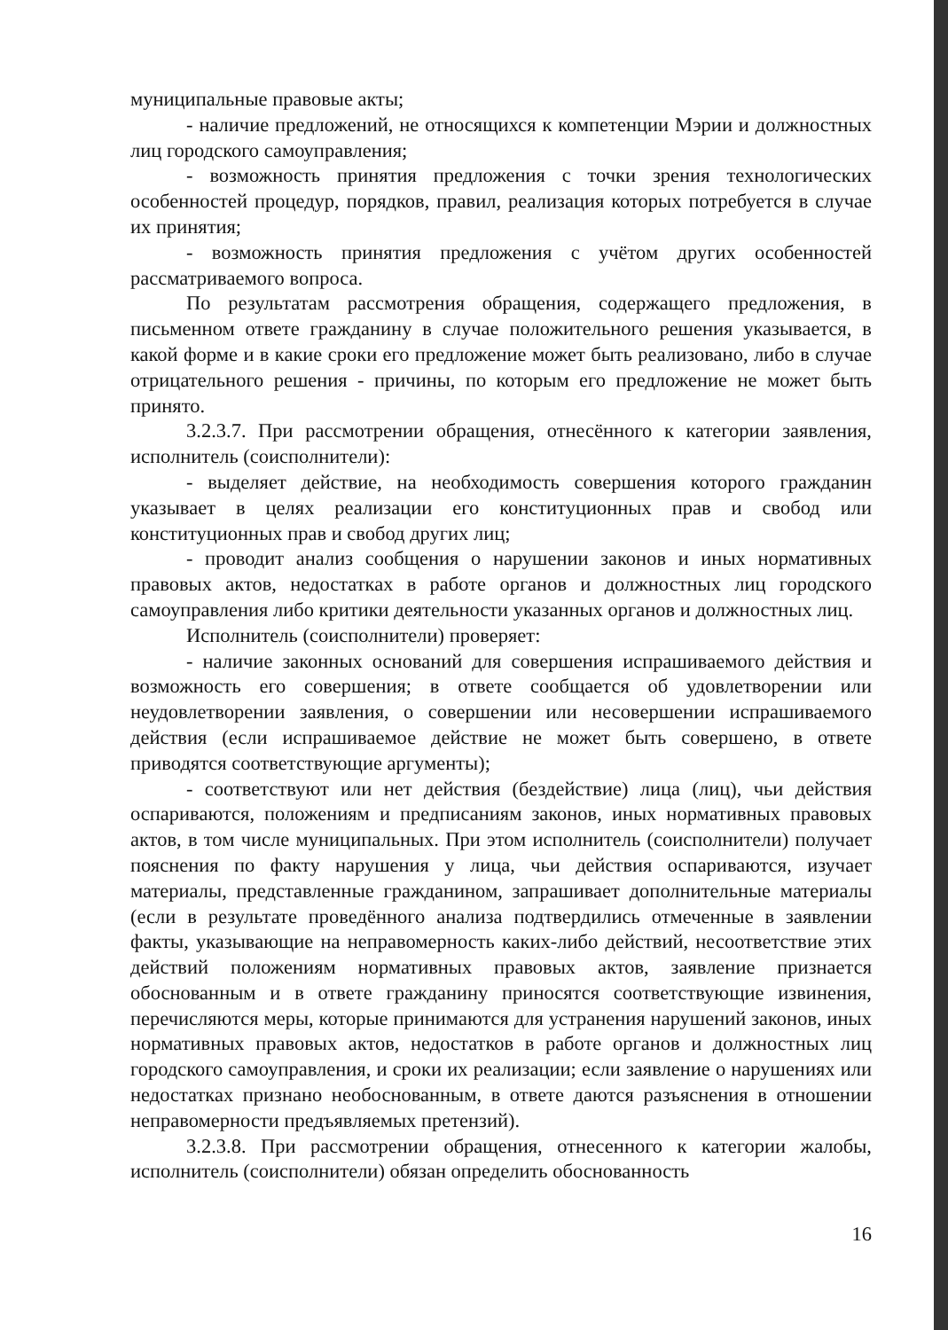муниципальные правовые акты;
- наличие предложений, не относящихся к компетенции Мэрии и должностных лиц городского самоуправления;
- возможность принятия предложения с точки зрения технологических особенностей процедур, порядков, правил, реализация которых потребуется в случае их принятия;
- возможность принятия предложения с учётом других особенностей рассматриваемого вопроса.
По результатам рассмотрения обращения, содержащего предложения, в письменном ответе гражданину в случае положительного решения указывается, в какой форме и в какие сроки его предложение может быть реализовано, либо в случае отрицательного решения - причины, по которым его предложение не может быть принято.
3.2.3.7. При рассмотрении обращения, отнесённого к категории заявления, исполнитель (соисполнители):
- выделяет действие, на необходимость совершения которого гражданин указывает в целях реализации его конституционных прав и свобод или конституционных прав и свобод других лиц;
- проводит анализ сообщения о нарушении законов и иных нормативных правовых актов, недостатках в работе органов и должностных лиц городского самоуправления либо критики деятельности указанных органов и должностных лиц.
Исполнитель (соисполнители) проверяет:
- наличие законных оснований для совершения испрашиваемого действия и возможность его совершения; в ответе сообщается об удовлетворении или неудовлетворении заявления, о совершении или несовершении испрашиваемого действия (если испрашиваемое действие не может быть совершено, в ответе приводятся соответствующие аргументы);
- соответствуют или нет действия (бездействие) лица (лиц), чьи действия оспариваются, положениям и предписаниям законов, иных нормативных правовых актов, в том числе муниципальных. При этом исполнитель (соисполнители) получает пояснения по факту нарушения у лица, чьи действия оспариваются, изучает материалы, представленные гражданином, запрашивает дополнительные материалы (если в результате проведённого анализа подтвердились отмеченные в заявлении факты, указывающие на неправомерность каких-либо действий, несоответствие этих действий положениям нормативных правовых актов, заявление признается обоснованным и в ответе гражданину приносятся соответствующие извинения, перечисляются меры, которые принимаются для устранения нарушений законов, иных нормативных правовых актов, недостатков в работе органов и должностных лиц городского самоуправления, и сроки их реализации; если заявление о нарушениях или недостатках признано необоснованным, в ответе даются разъяснения в отношении неправомерности предъявляемых претензий).
3.2.3.8. При рассмотрении обращения, отнесенного к категории жалобы, исполнитель (соисполнители) обязан определить обоснованность
16